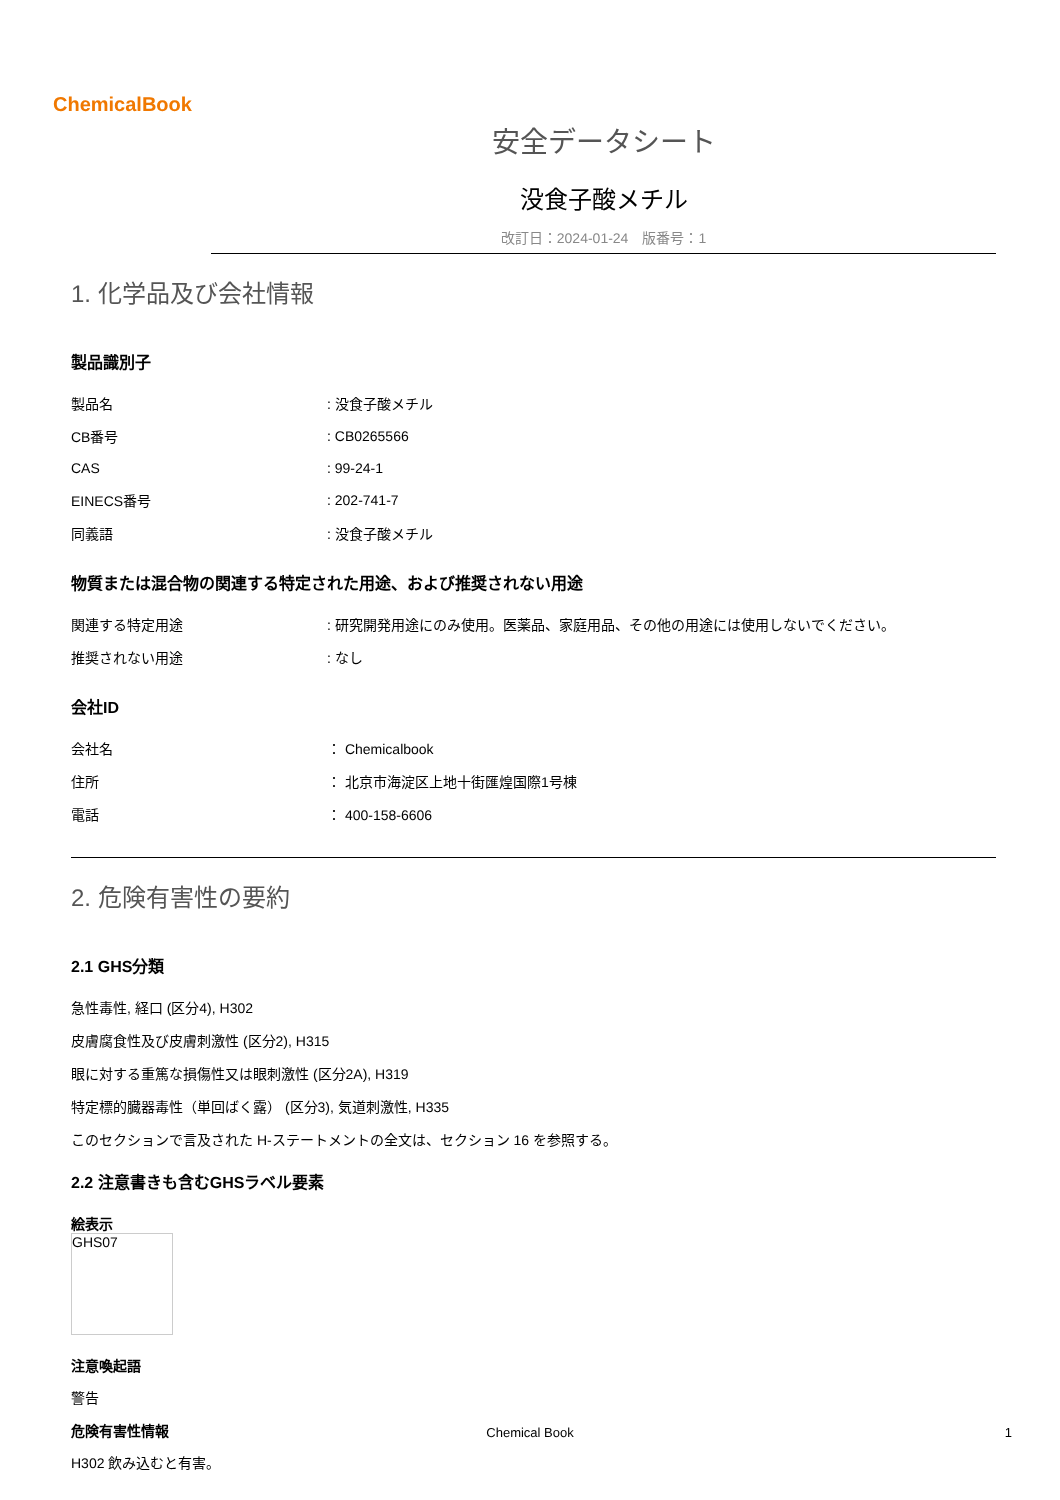ChemicalBook
安全データシート
没食子酸メチル
改訂日：2024-01-24　版番号：1
1. 化学品及び会社情報
製品識別子
| 製品名 | : 没食子酸メチル |
| CB番号 | : CB0265566 |
| CAS | : 99-24-1 |
| EINECS番号 | : 202-741-7 |
| 同義語 | : 没食子酸メチル |
物質または混合物の関連する特定された用途、および推奨されない用途
| 関連する特定用途 | : 研究開発用途にのみ使用。医薬品、家庭用品、その他の用途には使用しないでください。 |
| 推奨されない用途 | : なし |
会社ID
| 会社名 | ： Chemicalbook |
| 住所 | ： 北京市海淀区上地十街匯煌国際1号棟 |
| 電話 | ： 400-158-6606 |
2. 危険有害性の要約
2.1 GHS分類
急性毒性, 経口 (区分4), H302
皮膚腐食性及び皮膚刺激性 (区分2), H315
眼に対する重篤な損傷性又は眼刺激性 (区分2A), H319
特定標的臓器毒性（単回ばく露） (区分3), 気道刺激性, H335
このセクションで言及された H-ステートメントの全文は、セクション 16 を参照する。
2.2 注意書きも含むGHSラベル要素
絵表示
GHS07
注意喚起語
警告
危険有害性情報
H302 飲み込むと有害。
Chemical Book 1